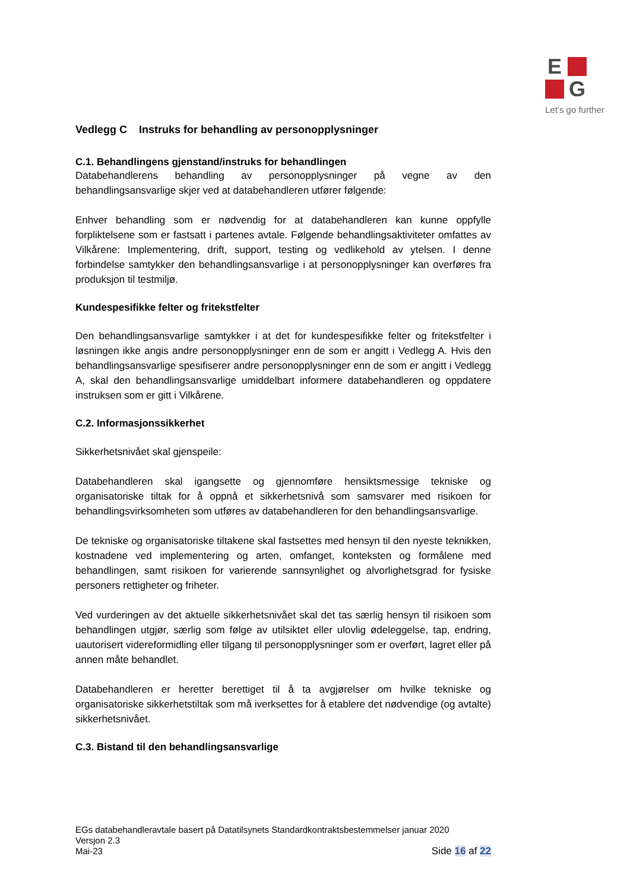E
G
Let’s go further
Vedlegg C Instruks for behandling av personopplysninger
C.1. Behandlingens gjenstand/instruks for behandlingen
Databehandlerens behandling av personopplysninger på vegne av den behandlingsansvarlige skjer ved at databehandleren utfører følgende:
Enhver behandling som er nødvendig for at databehandleren kan kunne oppfylle forpliktelsene som er fastsatt i partenes avtale. Følgende behandlingsaktiviteter omfattes av Vilkårene: Implementering, drift, support, testing og vedlikehold av ytelsen. I denne forbindelse samtykker den behandlingsansvarlige i at personopplysninger kan overføres fra produksjon til testmiljø.
Kundespesifikke felter og fritekstfelter
Den behandlingsansvarlige samtykker i at det for kundespesifikke felter og fritekstfelter i løsningen ikke angis andre personopplysninger enn de som er angitt i Vedlegg A. Hvis den behandlingsansvarlige spesifiserer andre personopplysninger enn de som er angitt i Vedlegg A, skal den behandlingsansvarlige umiddelbart informere databehandleren og oppdatere instruksen som er gitt i Vilkårene.
C.2. Informasjonssikkerhet
Sikkerhetsnivået skal gjenspeile:
Databehandleren skal igangsette og gjennomføre hensiktsmessige tekniske og organisatoriske tiltak for å oppnå et sikkerhetsnivå som samsvarer med risikoen for behandlingsvirksomheten som utføres av databehandleren for den behandlingsansvarlige.
De tekniske og organisatoriske tiltakene skal fastsettes med hensyn til den nyeste teknikken, kostnadene ved implementering og arten, omfanget, konteksten og formålene med behandlingen, samt risikoen for varierende sannsynlighet og alvorlighetsgrad for fysiske personers rettigheter og friheter.
Ved vurderingen av det aktuelle sikkerhetsnivået skal det tas særlig hensyn til risikoen som behandlingen utgjør, særlig som følge av utilsiktet eller ulovlig ødeleggelse, tap, endring, uautorisert videreformidling eller tilgang til personopplysninger som er overført, lagret eller på annen måte behandlet.
Databehandleren er heretter berettiget til å ta avgjørelser om hvilke tekniske og organisatoriske sikkerhetstiltak som må iverksettes for å etablere det nødvendige (og avtalte) sikkerhetsnivået.
C.3. Bistand til den behandlingsansvarlige
EGs databehandleravtale basert på Datatilsynets Standardkontraktsbestemmelser januar 2020
Versjon 2.3
Mai-23
Side 16 af 22